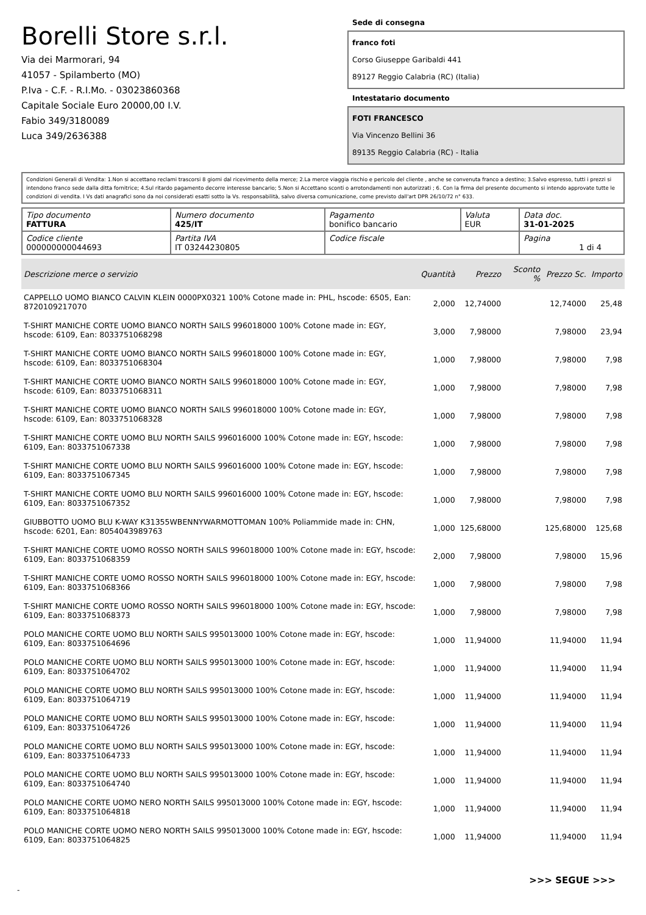Borelli Store s.r.l.
Via dei Marmorari, 94
41057 - Spilamberto (MO)
P.Iva - C.F. - R.I.Mo. - 03023860368
Capitale Sociale Euro 20000,00 I.V.
Fabio 349/3180089
Luca 349/2636388
Sede di consegna
franco foti
Corso Giuseppe Garibaldi 441
89127 Reggio Calabria (RC) (Italia)
Intestatario documento
FOTI FRANCESCO
Via Vincenzo Bellini 36
89135 Reggio Calabria (RC) - Italia
Condizioni Generali di Vendita: 1.Non si accettano reclami trascorsi 8 giorni dal ricevimento della merce; 2.La merce viaggia rischio e pericolo del cliente , anche se convenuta franco a destino; 3.Salvo espresso, tutti i prezzi si intendono franco sede dalla ditta fornitrice; 4.Sul ritardo pagamento decorre interesse bancario; 5.Non si Accettano sconti o arrotondamenti non autorizzati ; 6. Con la firma del presente documento si intendo approvate tutte le condizioni di vendita. I Vs dati anagrafici sono da noi considerati esatti sotto la Vs. responsabilità, salvo diversa comunicazione, come previsto dall'art DPR 26/10/72 n° 633.
| Tipo documento FATTURA | Numero documento 425/IT | Pagamento bonifico bancario | Valuta EUR | Data doc. 31-01-2025 |
| Codice cliente 000000000044693 | Partita IVA IT 03244230805 | Codice fiscale | | Pagina 1 di 4 |
| Descrizione merce o servizio | Quantità | Prezzo | Sconto % | Prezzo Sc. | Importo |
| --- | --- | --- | --- | --- | --- |
| CAPPELLO UOMO BIANCO CALVIN KLEIN 0000PX0321 100% Cotone made in: PHL, hscode: 6505, Ean: 8720109217070 | 2,000 | 12,74000 | | 12,74000 | 25,48 |
| T-SHIRT MANICHE CORTE UOMO BIANCO NORTH SAILS 996018000 100% Cotone made in: EGY, hscode: 6109, Ean: 8033751068298 | 3,000 | 7,98000 | | 7,98000 | 23,94 |
| T-SHIRT MANICHE CORTE UOMO BIANCO NORTH SAILS 996018000 100% Cotone made in: EGY, hscode: 6109, Ean: 8033751068304 | 1,000 | 7,98000 | | 7,98000 | 7,98 |
| T-SHIRT MANICHE CORTE UOMO BIANCO NORTH SAILS 996018000 100% Cotone made in: EGY, hscode: 6109, Ean: 8033751068311 | 1,000 | 7,98000 | | 7,98000 | 7,98 |
| T-SHIRT MANICHE CORTE UOMO BIANCO NORTH SAILS 996018000 100% Cotone made in: EGY, hscode: 6109, Ean: 8033751068328 | 1,000 | 7,98000 | | 7,98000 | 7,98 |
| T-SHIRT MANICHE CORTE UOMO BLU NORTH SAILS 996016000 100% Cotone made in: EGY, hscode: 6109, Ean: 8033751067338 | 1,000 | 7,98000 | | 7,98000 | 7,98 |
| T-SHIRT MANICHE CORTE UOMO BLU NORTH SAILS 996016000 100% Cotone made in: EGY, hscode: 6109, Ean: 8033751067345 | 1,000 | 7,98000 | | 7,98000 | 7,98 |
| T-SHIRT MANICHE CORTE UOMO BLU NORTH SAILS 996016000 100% Cotone made in: EGY, hscode: 6109, Ean: 8033751067352 | 1,000 | 7,98000 | | 7,98000 | 7,98 |
| GIUBBOTTO UOMO BLU K-WAY K31355WBENNYWARMOTTOMAN 100% Poliammide made in: CHN, hscode: 6201, Ean: 8054043989763 | 1,000 | 125,68000 | | 125,68000 | 125,68 |
| T-SHIRT MANICHE CORTE UOMO ROSSO NORTH SAILS 996018000 100% Cotone made in: EGY, hscode: 6109, Ean: 8033751068359 | 2,000 | 7,98000 | | 7,98000 | 15,96 |
| T-SHIRT MANICHE CORTE UOMO ROSSO NORTH SAILS 996018000 100% Cotone made in: EGY, hscode: 6109, Ean: 8033751068366 | 1,000 | 7,98000 | | 7,98000 | 7,98 |
| T-SHIRT MANICHE CORTE UOMO ROSSO NORTH SAILS 996018000 100% Cotone made in: EGY, hscode: 6109, Ean: 8033751068373 | 1,000 | 7,98000 | | 7,98000 | 7,98 |
| POLO MANICHE CORTE UOMO BLU NORTH SAILS 995013000 100% Cotone made in: EGY, hscode: 6109, Ean: 8033751064696 | 1,000 | 11,94000 | | 11,94000 | 11,94 |
| POLO MANICHE CORTE UOMO BLU NORTH SAILS 995013000 100% Cotone made in: EGY, hscode: 6109, Ean: 8033751064702 | 1,000 | 11,94000 | | 11,94000 | 11,94 |
| POLO MANICHE CORTE UOMO BLU NORTH SAILS 995013000 100% Cotone made in: EGY, hscode: 6109, Ean: 8033751064719 | 1,000 | 11,94000 | | 11,94000 | 11,94 |
| POLO MANICHE CORTE UOMO BLU NORTH SAILS 995013000 100% Cotone made in: EGY, hscode: 6109, Ean: 8033751064726 | 1,000 | 11,94000 | | 11,94000 | 11,94 |
| POLO MANICHE CORTE UOMO BLU NORTH SAILS 995013000 100% Cotone made in: EGY, hscode: 6109, Ean: 8033751064733 | 1,000 | 11,94000 | | 11,94000 | 11,94 |
| POLO MANICHE CORTE UOMO BLU NORTH SAILS 995013000 100% Cotone made in: EGY, hscode: 6109, Ean: 8033751064740 | 1,000 | 11,94000 | | 11,94000 | 11,94 |
| POLO MANICHE CORTE UOMO NERO NORTH SAILS 995013000 100% Cotone made in: EGY, hscode: 6109, Ean: 8033751064818 | 1,000 | 11,94000 | | 11,94000 | 11,94 |
| POLO MANICHE CORTE UOMO NERO NORTH SAILS 995013000 100% Cotone made in: EGY, hscode: 6109, Ean: 8033751064825 | 1,000 | 11,94000 | | 11,94000 | 11,94 |
>>> SEGUE >>>
-